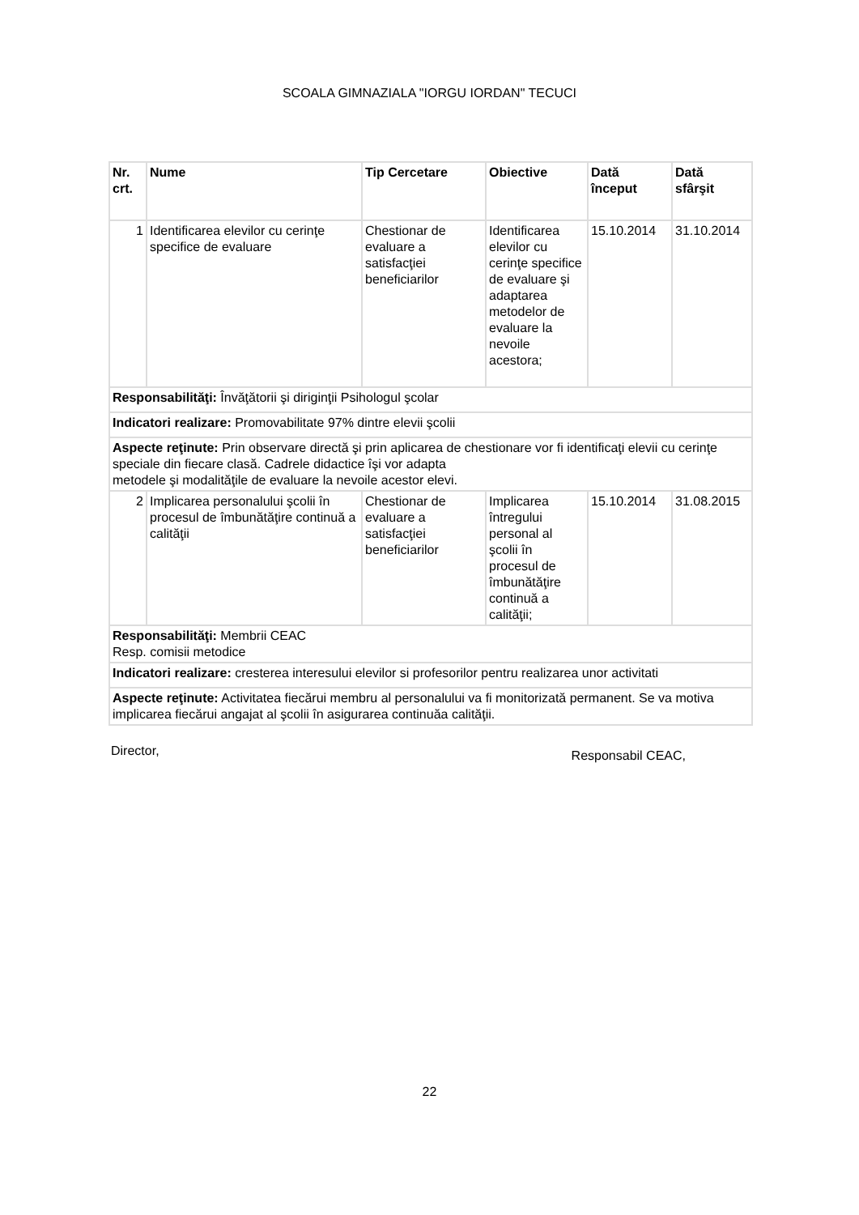SCOALA GIMNAZIALA "IORGU IORDAN" TECUCI
| Nr. crt. | Nume | Tip Cercetare | Obiective | Dată început | Dată sfârşit |
| --- | --- | --- | --- | --- | --- |
| 1 | Identificarea elevilor cu cerinţe specifice de evaluare | Chestionar de evaluare a satisfacţiei beneficiarilor | Identificarea elevilor cu cerinţe specifice de evaluare şi adaptarea metodelor de evaluare la nevoile acestora; | 15.10.2014 | 31.10.2014 |
| Responsabilităţi: Învăţătorii şi diriginţii Psihologul şcolar | | | | | |
| Indicatori realizare: Promovabilitate 97% dintre elevii şcolii | | | | | |
| Aspecte reţinute: Prin observare directă şi prin aplicarea de chestionare vor fi identificaţi elevii cu cerinţe speciale din fiecare clasă. Cadrele didactice îşi vor adapta metodele şi modalităţile de evaluare la nevoile acestor elevi. | | | | | |
| 2 | Implicarea personalului şcolii în procesul de îmbunătăţire continuă a calităţii | Chestionar de evaluare a satisfacţiei beneficiarilor | Implicarea întregului personal al şcolii în procesul de îmbunătăţire continuă a calităţii; | 15.10.2014 | 31.08.2015 |
| Responsabilităţi: Membrii CEAC Resp. comisii metodice | | | | | |
| Indicatori realizare: cresterea interesului elevilor si profesorilor pentru realizarea unor activitati | | | | | |
| Aspecte reţinute: Activitatea fiecărui membru al personalului va fi monitorizată permanent. Se va motiva implicarea fiecărui angajat al şcolii în asigurarea continuăa calităţii. | | | | | |
Director, Responsabil CEAC,
22